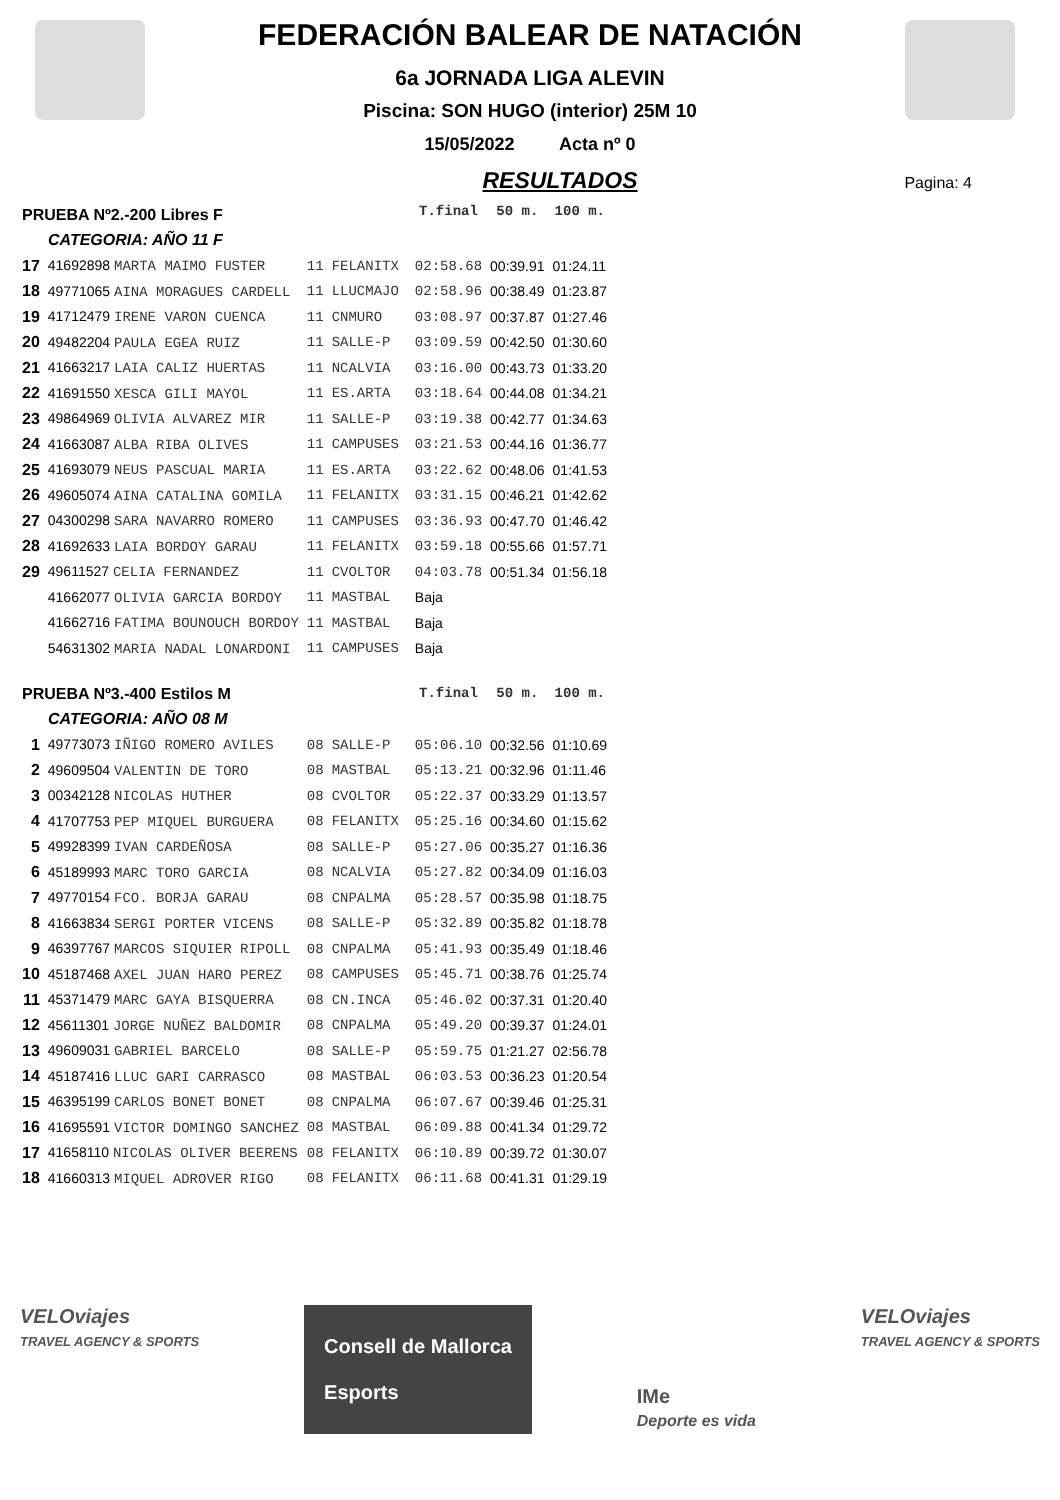FEDERACIÓN BALEAR DE NATACIÓN
6a JORNADA LIGA ALEVIN
Piscina: SON HUGO (interior) 25M 10
15/05/2022 Acta nº 0
RESULTADOS
Pagina: 4
| PRUEBA Nº2.-200 Libres F | | | | | T.final | 50 m. | 100 m. |
| CATEGORIA: AÑO 11 F | | | | | | | |
| 17 | 41692898 MARTA MAIMO FUSTER | 11 | FELANITX | | 02:58.68 | 00:39.91 | 01:24.11 |
| 18 | 49771065 AINA MORAGUES CARDELL | 11 | LLUCMAJO | | 02:58.96 | 00:38.49 | 01:23.87 |
| 19 | 41712479 IRENE VARON CUENCA | 11 | CNMURO | | 03:08.97 | 00:37.87 | 01:27.46 |
| 20 | 49482204 PAULA EGEA RUIZ | 11 | SALLE-P | | 03:09.59 | 00:42.50 | 01:30.60 |
| 21 | 41663217 LAIA CALIZ HUERTAS | 11 | NCALVIA | | 03:16.00 | 00:43.73 | 01:33.20 |
| 22 | 41691550 XESCA GILI MAYOL | 11 | ES.ARTA | | 03:18.64 | 00:44.08 | 01:34.21 |
| 23 | 49864969 OLIVIA ALVAREZ MIR | 11 | SALLE-P | | 03:19.38 | 00:42.77 | 01:34.63 |
| 24 | 41663087 ALBA RIBA OLIVES | 11 | CAMPUSES | | 03:21.53 | 00:44.16 | 01:36.77 |
| 25 | 41693079 NEUS PASCUAL MARIA | 11 | ES.ARTA | | 03:22.62 | 00:48.06 | 01:41.53 |
| 26 | 49605074 AINA CATALINA GOMILA | 11 | FELANITX | | 03:31.15 | 00:46.21 | 01:42.62 |
| 27 | 04300298 SARA NAVARRO ROMERO | 11 | CAMPUSES | | 03:36.93 | 00:47.70 | 01:46.42 |
| 28 | 41692633 LAIA BORDOY GARAU | 11 | FELANITX | | 03:59.18 | 00:55.66 | 01:57.71 |
| 29 | 49611527 CELIA FERNANDEZ | 11 | CVOLTOR | | 04:03.78 | 00:51.34 | 01:56.18 |
| | 41662077 OLIVIA GARCIA BORDOY | 11 | MASTBAL | | Baja | | |
| | 41662716 FATIMA BOUNOUCH BORDOY | 11 | MASTBAL | | Baja | | |
| | 54631302 MARIA NADAL LONARDONI | 11 | CAMPUSES | | Baja | | |
| PRUEBA Nº3.-400 Estilos M | | | | | T.final | 50 m. | 100 m. |
| CATEGORIA: AÑO 08 M | | | | | | | |
| 1 | 49773073 IÑIGO ROMERO AVILES | 08 | SALLE-P | | 05:06.10 | 00:32.56 | 01:10.69 |
| 2 | 49609504 VALENTIN DE TORO | 08 | MASTBAL | | 05:13.21 | 00:32.96 | 01:11.46 |
| 3 | 00342128 NICOLAS HUTHER | 08 | CVOLTOR | | 05:22.37 | 00:33.29 | 01:13.57 |
| 4 | 41707753 PEP MIQUEL BURGUERA | 08 | FELANITX | | 05:25.16 | 00:34.60 | 01:15.62 |
| 5 | 49928399 IVAN CARDEÑOSA | 08 | SALLE-P | | 05:27.06 | 00:35.27 | 01:16.36 |
| 6 | 45189993 MARC TORO GARCIA | 08 | NCALVIA | | 05:27.82 | 00:34.09 | 01:16.03 |
| 7 | 49770154 FCO. BORJA GARAU | 08 | CNPALMA | | 05:28.57 | 00:35.98 | 01:18.75 |
| 8 | 41663834 SERGI PORTER VICENS | 08 | SALLE-P | | 05:32.89 | 00:35.82 | 01:18.78 |
| 9 | 46397767 MARCOS SIQUIER RIPOLL | 08 | CNPALMA | | 05:41.93 | 00:35.49 | 01:18.46 |
| 10 | 45187468 AXEL JUAN HARO PEREZ | 08 | CAMPUSES | | 05:45.71 | 00:38.76 | 01:25.74 |
| 11 | 45371479 MARC GAYA BISQUERRA | 08 | CN.INCA | | 05:46.02 | 00:37.31 | 01:20.40 |
| 12 | 45611301 JORGE NUÑEZ BALDOMIR | 08 | CNPALMA | | 05:49.20 | 00:39.37 | 01:24.01 |
| 13 | 49609031 GABRIEL BARCELO | 08 | SALLE-P | | 05:59.75 | 01:21.27 | 02:56.78 |
| 14 | 45187416 LLUC GARI CARRASCO | 08 | MASTBAL | | 06:03.53 | 00:36.23 | 01:20.54 |
| 15 | 46395199 CARLOS BONET BONET | 08 | CNPALMA | | 06:07.67 | 00:39.46 | 01:25.31 |
| 16 | 41695591 VICTOR DOMINGO SANCHEZ | 08 | MASTBAL | | 06:09.88 | 00:41.34 | 01:29.72 |
| 17 | 41658110 NICOLAS OLIVER BEERENS | 08 | FELANITX | | 06:10.89 | 00:39.72 | 01:30.07 |
| 18 | 41660313 MIQUEL ADROVER RIGO | 08 | FELANITX | | 06:11.68 | 00:41.31 | 01:29.19 |
VELOviajes
TRAVEL AGENCY & SPORTS
Consell de Mallorca
Esports
IMe
Deporte es vida
VELOviajes
TRAVEL AGENCY & SPORTS